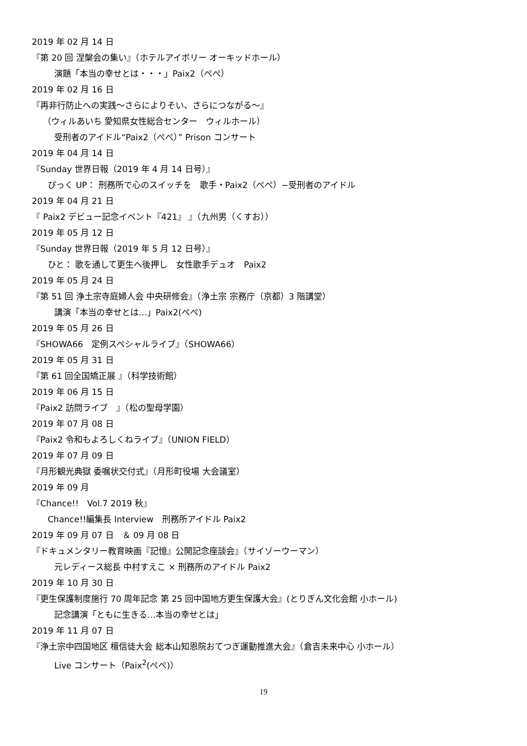2019 年 02 月 14 日
『第 20 回 涅槃会の集い』（ホテルアイボリー オーキッドホール）
演題「本当の幸せとは・・・」Paix2（ぺぺ）
2019 年 02 月 16 日
『再非行防止への実践～さらによりそい、さらにつながる～』
（ウィルあいち 愛知県女性総合センター　ウィルホール）
受刑者のアイドル“Paix2（ぺぺ）” Prison コンサート
2019 年 04 月 14 日
『Sunday 世界日報（2019 年 4 月 14 日号）』
ぴっく UP： 刑務所で心のスイッチを　歌手・Paix2（ぺぺ）−受刑者のアイドル
2019 年 04 月 21 日
『 Paix2 デビュー記念イベント『421』 』（九州男（くすお））
2019 年 05 月 12 日
『Sunday 世界日報（2019 年 5 月 12 日号）』
ひと： 歌を通して更生へ後押し　女性歌手デュオ　Paix2
2019 年 05 月 24 日
『第 51 回 浄土宗寺庭婦人会 中央研修会』（浄土宗 宗務庁（京都）3 階講堂）
講演「本当の幸せとは…」Paix2(ぺぺ)
2019 年 05 月 26 日
『SHOWA66　定例スペシャルライブ』（SHOWA66）
2019 年 05 月 31 日
『第 61 回全国矯正展 』（科学技術館）
2019 年 06 月 15 日
『Paix2 訪問ライブ　』（松の聖母学園）
2019 年 07 月 08 日
『Paix2 令和もよろしくねライブ』（UNION FIELD）
2019 年 07 月 09 日
『月形観光典獄 委嘱状交付式』（月形町役場 大会議室）
2019 年 09 月
『Chance!!　Vol.7 2019 秋』
Chance!!編集長 Interview　刑務所アイドル Paix2
2019 年 09 月 07 日　＆ 09 月 08 日
『ドキュメンタリー教育映画『記憶』公開記念座談会』（サイゾーウーマン）
元レディース総長 中村すえこ × 刑務所のアイドル Paix2
2019 年 10 月 30 日
『更生保護制度施行 70 周年記念 第 25 回中国地方更生保護大会』(とりぎん文化会館 小ホール)
記念講演「ともに生きる…本当の幸せとは」
2019 年 11 月 07 日
『浄土宗中四国地区 檀信徒大会 総本山知恩院おてつぎ運動推進大会』（倉吉未来中心 小ホール）
Live コンサート（Paix<sup>2</sup>(ぺぺ)）
19